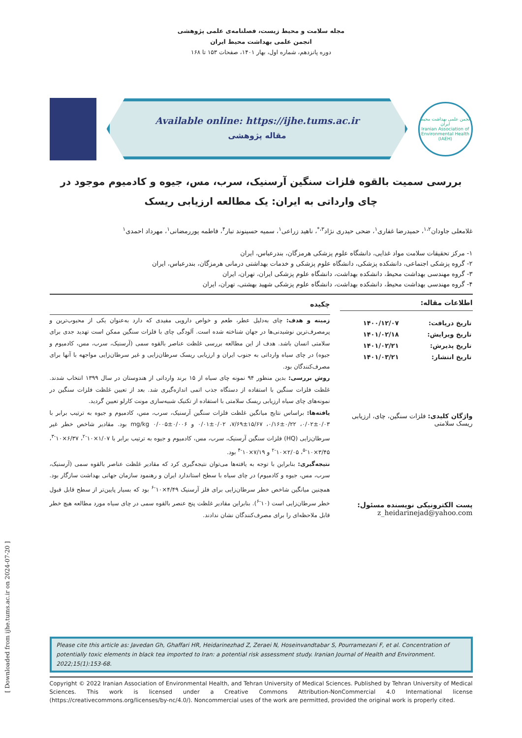[ Downloaded from ijhe.tums.ac.ir on 2024-07-20 ]
مجله سلامت و محیط زیست، فصلنامه‌ی علمی پژوهشی
انجمن علمی بهداشت محیط ایران
دوره پانزدهم، شماره اول، بهار ۱۴۰۱، صفحات ۱۵۳ تا ۱۶۸
Available online: https://ijhe.tums.ac.ir
مقاله پژوهشی
انجمن علمی بهداشت محیط ایران
Iranian Association of Environmental Health (IAEH)
بررسی سمیت بالقوه فلزات سنگین آرسنیک، سرب، مس، جیوه و کادمیوم موجود در چای وارداتی به ایران: یک مطالعه ارزیابی ریسک
غلامعلی جاودان<sup>۱،۲</sup>، حمیدرضا غفاری<sup>۱</sup>، ضحی حیدری نژاد<sup>۳،*</sup>، ناهید زراعی<sup>۱</sup>، سمیه حسینوند تبار<sup>۴</sup>، فاطمه پوررمضانی<sup>۱</sup>، مهرداد احمدی<sup>۱</sup>
۱- مرکز تحقیقات سلامت مواد غذایی، دانشگاه علوم پزشکی هرمزگان، بندرعباس، ایران
۲- گروه پزشکی اجتماعی، دانشکده پزشکی، دانشگاه علوم پزشکی و خدمات بهداشتی درمانی هرمزگان، بندرعباس، ایران
۳- گروه مهندسی بهداشت محیط، دانشکده بهداشت، دانشگاه علوم پزشکی ایران، تهران، ایران
۴- گروه مهندسی بهداشت محیط، دانشکده بهداشت، دانشگاه علوم پزشکی شهید بهشتی، تهران، ایران
اطلاعات مقاله:
| تاریخ دریافت: | ۱۴۰۰/۱۲/۰۷ |
| تاریخ ویرایش: | ۱۴۰۱/۰۲/۱۸ |
| تاریخ پذیرش: | ۱۴۰۱/۰۲/۲۱ |
| تاریخ انتشار: | ۱۴۰۱/۰۳/۲۱ |
واژگان کلیدی: فلزات سنگین، چای، ارزیابی ریسک سلامتی
پست الکترونیکی نویسنده مسئول:
z_heidarinejad@yahoo.com
چکیده
زمینه و هدف: چای به‌دلیل عطر، طعم و خواص دارویی مفیدی که دارد به‌عنوان یکی از محبوب‌ترین و پرمصرف‌ترین نوشیدنی‌ها در جهان شناخته شده است. آلودگی چای با فلزات سنگین ممکن است تهدید جدی برای سلامتی انسان باشد. هدف از این مطالعه بررسی غلظت عناصر بالقوه سمی (آرسنیک، سرب، مس، کادمیوم و جیوه) در چای سیاه وارداتی به جنوب ایران و ارزیابی ریسک سرطان‌زایی و غیر سرطان‌زایی مواجهه با آنها برای مصرف‌کنندگان بود.
روش بررسی: بدین منظور ۹۴ نمونه چای سیاه از ۱۵ برند وارداتی از هندوستان در سال ۱۳۹۹ انتخاب شدند. غلظت فلزات سنگین با استفاده از دستگاه جذب اتمی اندازه‌گیری شد. بعد از تعیین غلظت فلزات سنگین در نمونه‌های چای سیاه ارزیابی ریسک سلامتی با استفاده از تکنیک شبیه‌سازی مونت کارلو تعیین گردید.
یافته‌ها: براساس نتایج میانگین غلظت فلزات سنگین آرسنیک، سرب، مس، کادمیوم و جیوه به ترتیب برابر با ۰/۰۳±۰/۰۲، ۰/۲۲±۰/۱۶، ۱۵/۶۷±۷/۶۹، ۰/۰۲±۰/۰۱ و ۰/۰۰۶±۰/۰۰۵ mg/kg بود. مقادیر شاخص خطر غیر سرطان‌زایی (HQ) فلزات سنگین آرسنیک، سرب، مس، کادمیوم و جیوه به ترتیب برابر با ۱/۰۷×۱۰<sup>-۲</sup>، ۶/۳۷×۱۰<sup>-۳</sup>، ۳/۴۵×۱۰<sup>-۵</sup>، ۲/۰۵×۱۰<sup>-۲</sup> و ۷/۱۹×۱۰<sup>-۴</sup> بود.
نتیجه‌گیری: بنابراین با توجه به یافته‌ها می‌توان نتیجه‌گیری کرد که مقادیر غلظت عناصر بالقوه سمی (آرسنیک، سرب، مس، جیوه و کادمیوم) در چای سیاه با سطح استاندارد ایران و رهنمود سازمان جهانی بهداشت سازگار بود. همچنین میانگین شاخص خطر سرطان‌زایی برای فلز آرسنیک ۴/۴۹×۱۰<sup>-۶</sup> بود که بسیار پایین‌تر از سطح قابل قبول خطر سرطان‌زایی است (۱۰<sup>-۶</sup>). بنابراین مقادیر غلظت پنج عنصر بالقوه سمی در چای سیاه مورد مطالعه هیچ خطر قابل ملاحظه‌ای را برای مصرف‌کنندگان نشان ندادند.
Please cite this article as: Javedan Gh, Ghaffari HR, Heidarinezhad Z, Zeraei N, Hoseinvandtabar S, Pourramezani F, et al. Concentration of potentially toxic elements in black tea imported to Iran: a potential risk assessment study. Iranian Journal of Health and Environment. 2022;15(1):153-68.
Copyright © 2022 Iranian Association of Environmental Health, and Tehran University of Medical Sciences. Published by Tehran University of Medical Sciences. This work is licensed under a Creative Commons Attribution-NonCommercial 4.0 International license (https://creativecommons.org/licenses/by-nc/4.0/). Noncommercial uses of the work are permitted, provided the original work is properly cited.